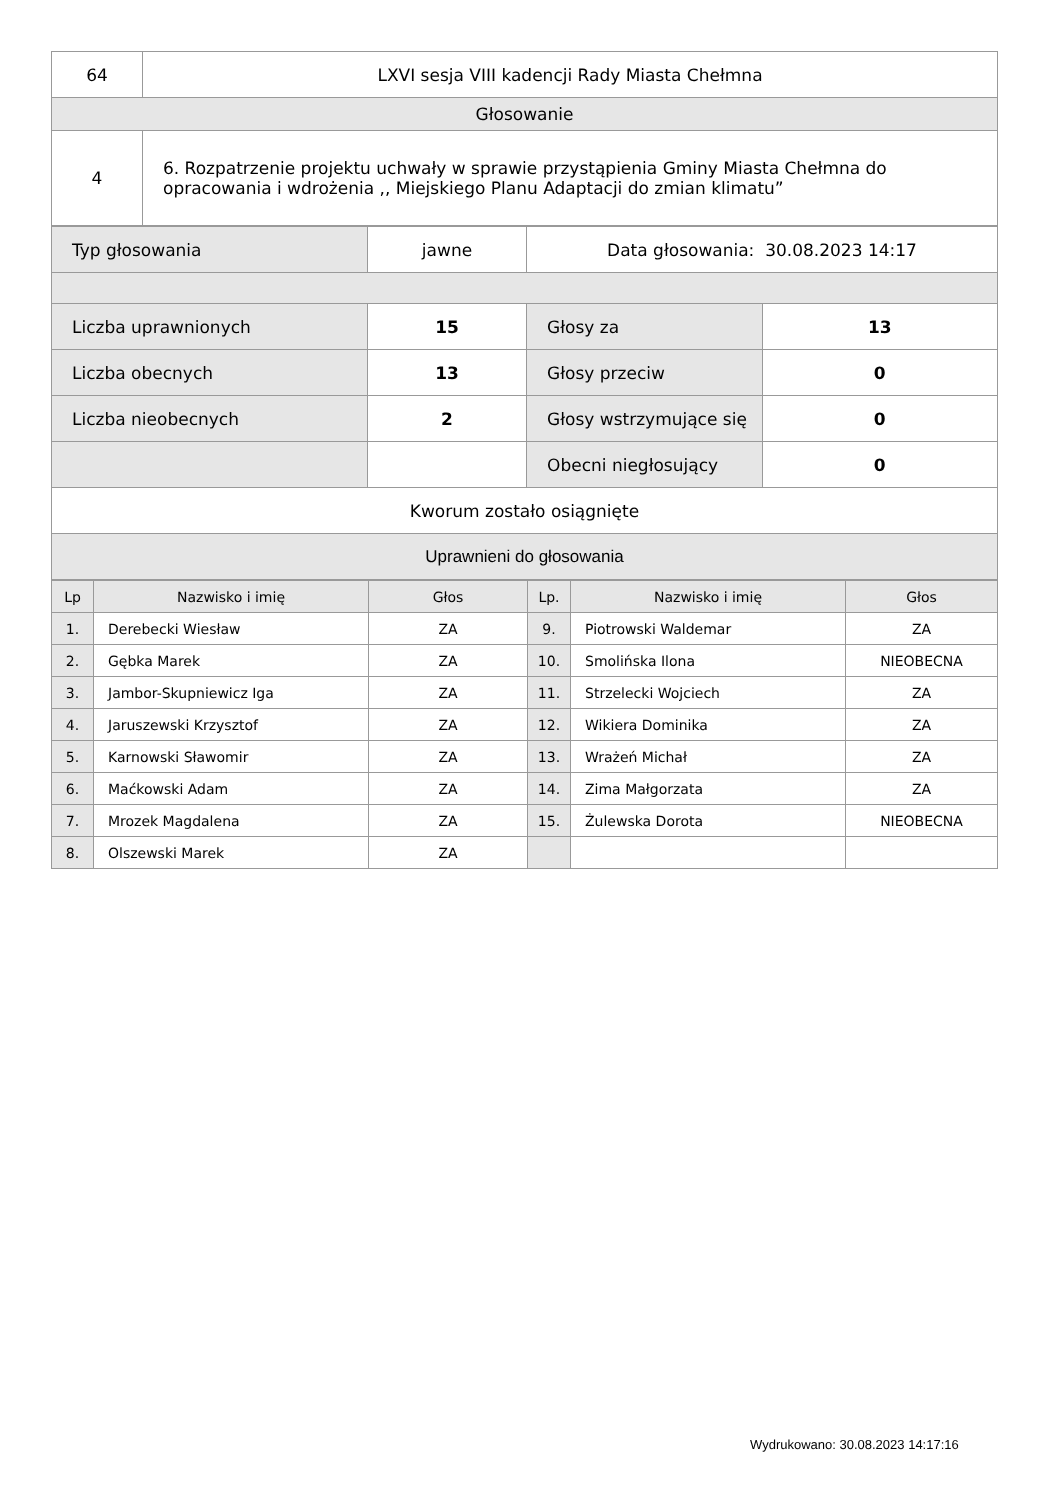| 64 | LXVI sesja VIII kadencji Rady Miasta Chełmna |
| Głosowanie | |
| 4 | 6. Rozpatrzenie projektu uchwały w sprawie przystąpienia Gminy Miasta Chełmna do opracowania i wdrożenia ,, Miejskiego Planu Adaptacji do zmian klimatu” |
| Typ głosowania | jawne | Data głosowania: 30.08.2023 14:17 | |
| Liczba uprawnionych | 15 | Głosy za | 13 |
| Liczba obecnych | 13 | Głosy przeciw | 0 |
| Liczba nieobecnych | 2 | Głosy wstrzymujące się | 0 |
| | | Obecni niegłosujący | 0 |
| Kworum zostało osiągnięte | | | |
| Uprawnieni do głosowania | | | |
| Lp | Nazwisko i imię | Głos | Lp. | Nazwisko i imię | Głos |
| --- | --- | --- | --- | --- | --- |
| 1. | Derebecki Wiesław | ZA | 9. | Piotrowski Waldemar | ZA |
| 2. | Gębka Marek | ZA | 10. | Smolińska Ilona | NIEOBECNA |
| 3. | Jambor-Skupniewicz Iga | ZA | 11. | Strzelecki Wojciech | ZA |
| 4. | Jaruszewski Krzysztof | ZA | 12. | Wikiera Dominika | ZA |
| 5. | Karnowski Sławomir | ZA | 13. | Wrażeń Michał | ZA |
| 6. | Maćkowski Adam | ZA | 14. | Zima Małgorzata | ZA |
| 7. | Mrozek Magdalena | ZA | 15. | Żulewska Dorota | NIEOBECNA |
| 8. | Olszewski Marek | ZA | | | |
Wydrukowano: 30.08.2023 14:17:16